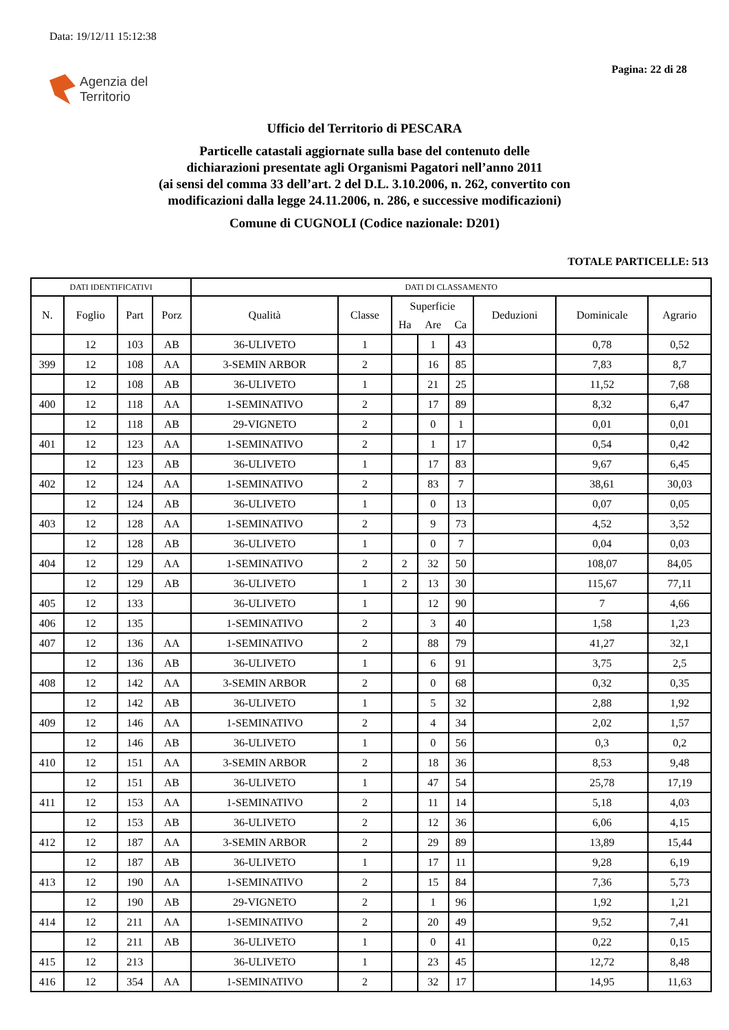Data: 19/12/11 15:12:38
Pagina: 22 di 28
Agenzia del
Territorio
Ufficio del Territorio di PESCARA
Particelle catastali aggiornate sulla base del contenuto delle
dichiarazioni presentate agli Organismi Pagatori nell’anno 2011
(ai sensi del comma 33 dell’art. 2 del D.L. 3.10.2006, n. 262, convertito con
modificazioni dalla legge 24.11.2006, n. 286, e successive modificazioni)
Comune di CUGNOLI (Codice nazionale: D201)
TOTALE PARTICELLE: 513
| DATI IDENTIFICATIVI | | | | DATI DI CLASSAMENTO | | | | | | | |
| --- | --- | --- | --- | --- | --- | --- | --- | --- | --- | --- | --- |
| N. | Foglio | Part | Porz | Qualità | Classe | Superficie | | | Deduzioni | Dominicale | Agrario |
| | | | | | | Ha | Are | Ca | | | |
| | 12 | 103 | AB | 36-ULIVETO | 1 | | 1 | 43 | | 0,78 | 0,52 |
| 399 | 12 | 108 | AA | 3-SEMIN ARBOR | 2 | | 16 | 85 | | 7,83 | 8,7 |
| | 12 | 108 | AB | 36-ULIVETO | 1 | | 21 | 25 | | 11,52 | 7,68 |
| 400 | 12 | 118 | AA | 1-SEMINATIVO | 2 | | 17 | 89 | | 8,32 | 6,47 |
| | 12 | 118 | AB | 29-VIGNETO | 2 | | 0 | 1 | | 0,01 | 0,01 |
| 401 | 12 | 123 | AA | 1-SEMINATIVO | 2 | | 1 | 17 | | 0,54 | 0,42 |
| | 12 | 123 | AB | 36-ULIVETO | 1 | | 17 | 83 | | 9,67 | 6,45 |
| 402 | 12 | 124 | AA | 1-SEMINATIVO | 2 | | 83 | 7 | | 38,61 | 30,03 |
| | 12 | 124 | AB | 36-ULIVETO | 1 | | 0 | 13 | | 0,07 | 0,05 |
| 403 | 12 | 128 | AA | 1-SEMINATIVO | 2 | | 9 | 73 | | 4,52 | 3,52 |
| | 12 | 128 | AB | 36-ULIVETO | 1 | | 0 | 7 | | 0,04 | 0,03 |
| 404 | 12 | 129 | AA | 1-SEMINATIVO | 2 | 2 | 32 | 50 | | 108,07 | 84,05 |
| | 12 | 129 | AB | 36-ULIVETO | 1 | 2 | 13 | 30 | | 115,67 | 77,11 |
| 405 | 12 | 133 | | 36-ULIVETO | 1 | | 12 | 90 | | 7 | 4,66 |
| 406 | 12 | 135 | | 1-SEMINATIVO | 2 | | 3 | 40 | | 1,58 | 1,23 |
| 407 | 12 | 136 | AA | 1-SEMINATIVO | 2 | | 88 | 79 | | 41,27 | 32,1 |
| | 12 | 136 | AB | 36-ULIVETO | 1 | | 6 | 91 | | 3,75 | 2,5 |
| 408 | 12 | 142 | AA | 3-SEMIN ARBOR | 2 | | 0 | 68 | | 0,32 | 0,35 |
| | 12 | 142 | AB | 36-ULIVETO | 1 | | 5 | 32 | | 2,88 | 1,92 |
| 409 | 12 | 146 | AA | 1-SEMINATIVO | 2 | | 4 | 34 | | 2,02 | 1,57 |
| | 12 | 146 | AB | 36-ULIVETO | 1 | | 0 | 56 | | 0,3 | 0,2 |
| 410 | 12 | 151 | AA | 3-SEMIN ARBOR | 2 | | 18 | 36 | | 8,53 | 9,48 |
| | 12 | 151 | AB | 36-ULIVETO | 1 | | 47 | 54 | | 25,78 | 17,19 |
| 411 | 12 | 153 | AA | 1-SEMINATIVO | 2 | | 11 | 14 | | 5,18 | 4,03 |
| | 12 | 153 | AB | 36-ULIVETO | 2 | | 12 | 36 | | 6,06 | 4,15 |
| 412 | 12 | 187 | AA | 3-SEMIN ARBOR | 2 | | 29 | 89 | | 13,89 | 15,44 |
| | 12 | 187 | AB | 36-ULIVETO | 1 | | 17 | 11 | | 9,28 | 6,19 |
| 413 | 12 | 190 | AA | 1-SEMINATIVO | 2 | | 15 | 84 | | 7,36 | 5,73 |
| | 12 | 190 | AB | 29-VIGNETO | 2 | | 1 | 96 | | 1,92 | 1,21 |
| 414 | 12 | 211 | AA | 1-SEMINATIVO | 2 | | 20 | 49 | | 9,52 | 7,41 |
| | 12 | 211 | AB | 36-ULIVETO | 1 | | 0 | 41 | | 0,22 | 0,15 |
| 415 | 12 | 213 | | 36-ULIVETO | 1 | | 23 | 45 | | 12,72 | 8,48 |
| 416 | 12 | 354 | AA | 1-SEMINATIVO | 2 | | 32 | 17 | | 14,95 | 11,63 |